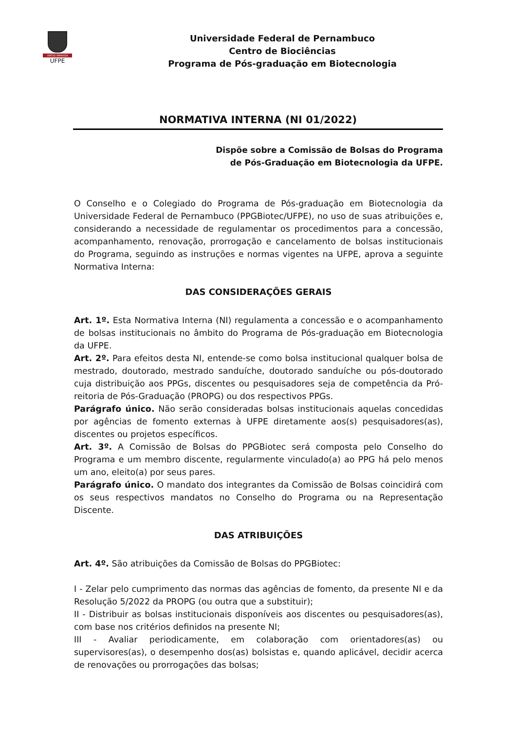VIRTUS IMPAVIDA
UFPE
Universidade Federal de Pernambuco
Centro de Biociências
Programa de Pós-graduação em Biotecnologia
NORMATIVA INTERNA (NI 01/2022)
Dispõe sobre a Comissão de Bolsas do Programa de Pós-Graduação em Biotecnologia da UFPE.
O Conselho e o Colegiado do Programa de Pós-graduação em Biotecnologia da Universidade Federal de Pernambuco (PPGBiotec/UFPE), no uso de suas atribuições e, considerando a necessidade de regulamentar os procedimentos para a concessão, acompanhamento, renovação, prorrogação e cancelamento de bolsas institucionais do Programa, seguindo as instruções e normas vigentes na UFPE, aprova a seguinte Normativa Interna:
DAS CONSIDERAÇÕES GERAIS
Art. 1º. Esta Normativa Interna (NI) regulamenta a concessão e o acompanhamento de bolsas institucionais no âmbito do Programa de Pós-graduação em Biotecnologia da UFPE.
Art. 2º. Para efeitos desta NI, entende-se como bolsa institucional qualquer bolsa de mestrado, doutorado, mestrado sanduíche, doutorado sanduíche ou pós-doutorado cuja distribuição aos PPGs, discentes ou pesquisadores seja de competência da Pró-reitoria de Pós-Graduação (PROPG) ou dos respectivos PPGs.
Parágrafo único. Não serão consideradas bolsas institucionais aquelas concedidas por agências de fomento externas à UFPE diretamente aos(s) pesquisadores(as), discentes ou projetos específicos.
Art. 3º. A Comissão de Bolsas do PPGBiotec será composta pelo Conselho do Programa e um membro discente, regularmente vinculado(a) ao PPG há pelo menos um ano, eleito(a) por seus pares.
Parágrafo único. O mandato dos integrantes da Comissão de Bolsas coincidirá com os seus respectivos mandatos no Conselho do Programa ou na Representação Discente.
DAS ATRIBUIÇÕES
Art. 4º. São atribuições da Comissão de Bolsas do PPGBiotec:
I - Zelar pelo cumprimento das normas das agências de fomento, da presente NI e da Resolução 5/2022 da PROPG (ou outra que a substituir);
II - Distribuir as bolsas institucionais disponíveis aos discentes ou pesquisadores(as), com base nos critérios definidos na presente NI;
III - Avaliar periodicamente, em colaboração com orientadores(as) ou supervisores(as), o desempenho dos(as) bolsistas e, quando aplicável, decidir acerca de renovações ou prorrogações das bolsas;